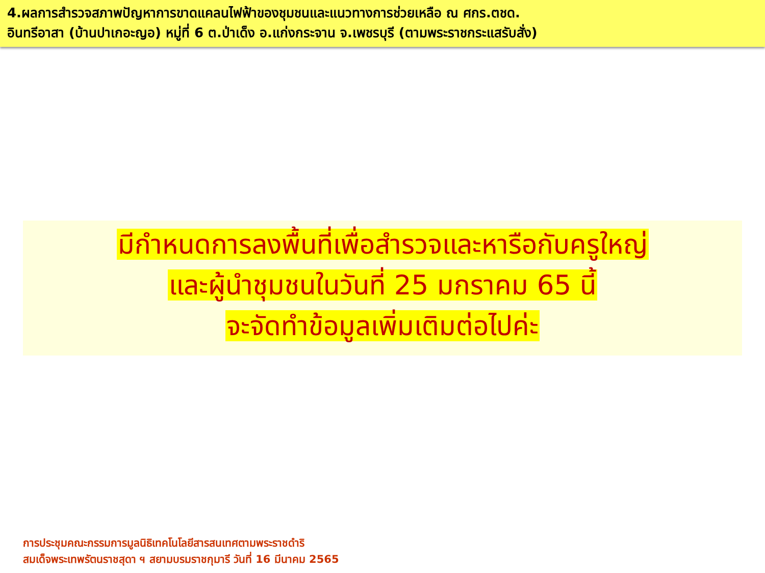4.ผลการสำรวจสภาพปัญหาการขาดแคลนไฟฟ้าของชุมชนและแนวทางการช่วยเหลือ ณ ศกร.ตชด.
อินทรีอาสา (บ้านปาเกอะญอ) หมู่ที่ 6 ต.ป่าเด็ง อ.แก่งกระจาน จ.เพชรบุรี (ตามพระราชกระแสรับสั่ง)
มีกำหนดการลงพื้นที่เพื่อสำรวจและหารือกับครูใหญ่
และผู้นำชุมชนในวันที่ 25 มกราคม 65 นี้
จะจัดทำข้อมูลเพิ่มเติมต่อไปค่ะ
การประชุมคณะกรรมการมูลนิธิเทคโนโลยีสารสนเทศตามพระราชดำริ
สมเด็จพระเทพรัตนราชสุดา ฯ สยามบรมราชกุมารี วันที่ 16 มีนาคม 2565